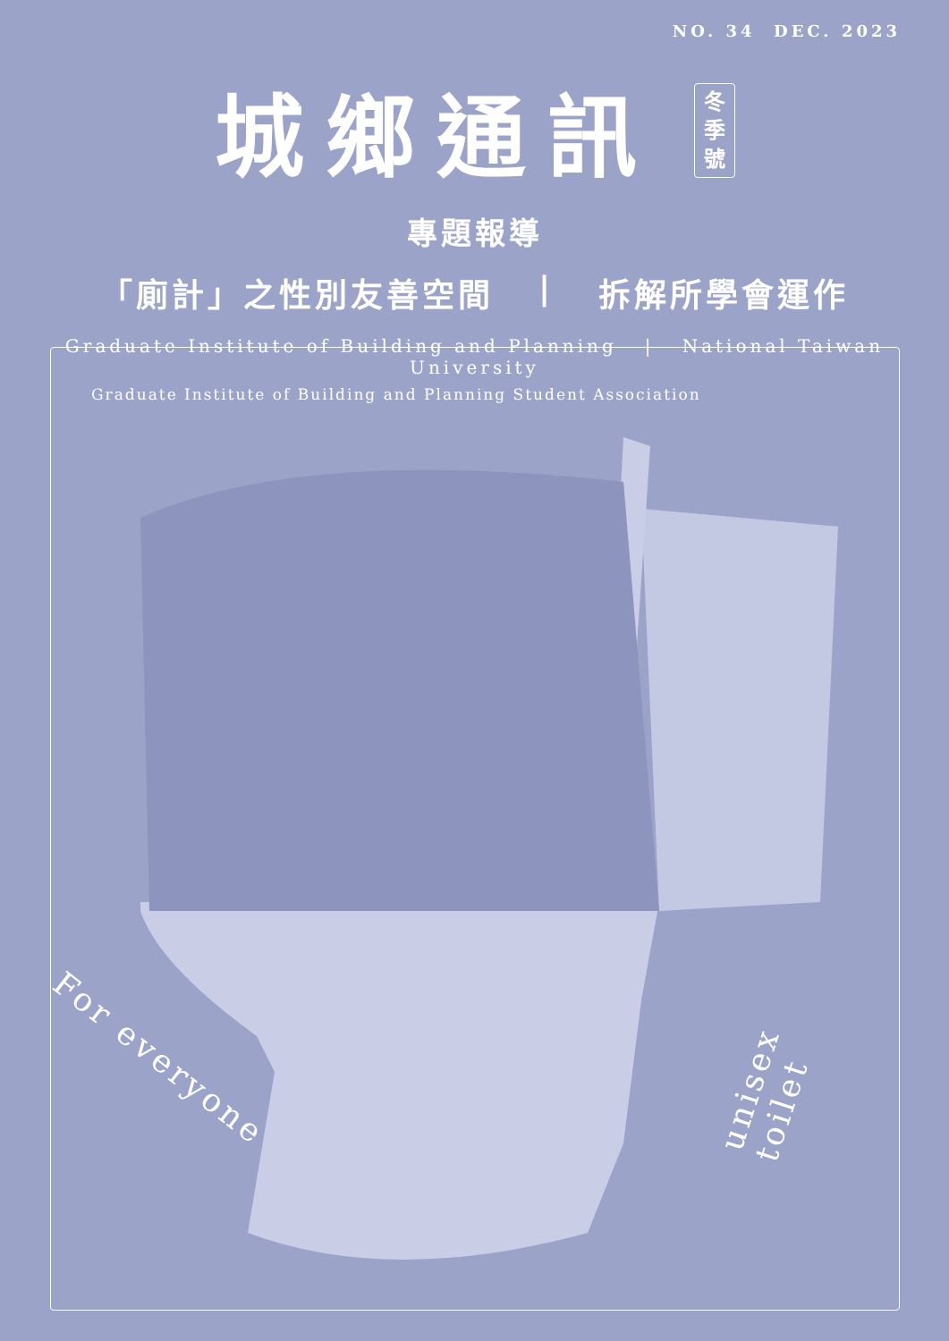NO. 34 DEC. 2023
城鄉通訊
冬
季
號
專題報導
「廁計」之性別友善空間 | 拆解所學會運作
Graduate Institute of Building and Planning | National Taiwan University
Graduate Institute of Building and Planning Student Association
For everyone
unisex toilet